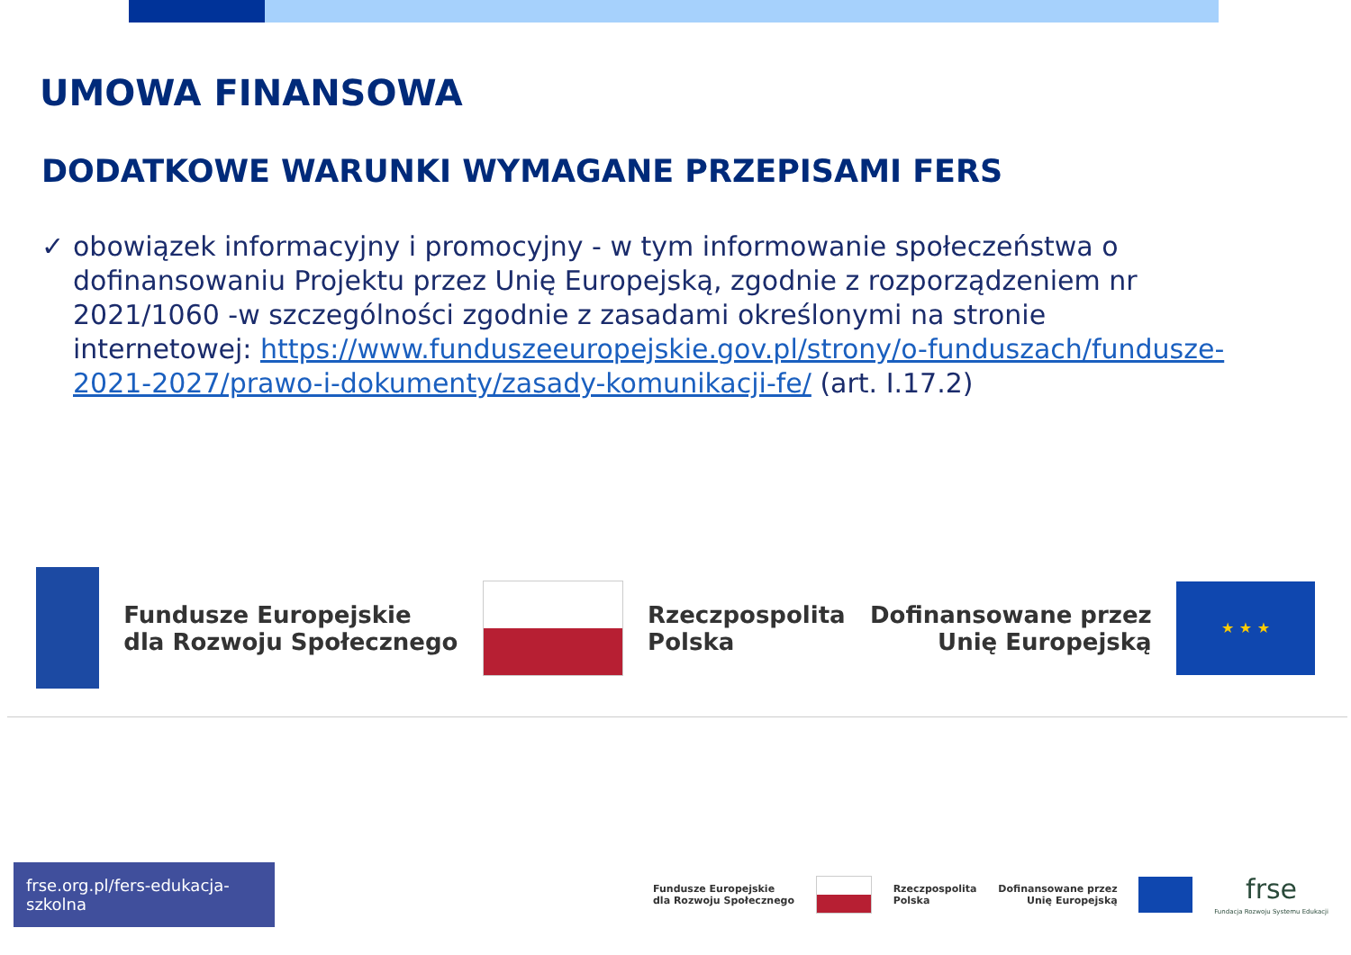UMOWA FINANSOWA
DODATKOWE WARUNKI WYMAGANE PRZEPISAMI FERS
✓ obowiązek informacyjny i promocyjny - w tym informowanie społeczeństwa o dofinansowaniu Projektu przez Unię Europejską, zgodnie z rozporządzeniem nr 2021/1060 -w szczególności zgodnie z zasadami określonymi na stronie internetowej: https://www.funduszeeuropejskie.gov.pl/strony/o-funduszach/fundusze-2021-2027/prawo-i-dokumenty/zasady-komunikacji-fe/ (art. I.17.2)
Fundusze Europejskie
dla Rozwoju Społecznego
Rzeczpospolita
Polska
Dofinansowane przez
Unię Europejską
★ ★ ★
frse.org.pl/fers-edukacja-szkolna
Fundusze Europejskie
dla Rozwoju Społecznego
Rzeczpospolita
Polska
Dofinansowane przez
Unię Europejską
frse
Fundacja Rozwoju Systemu Edukacji